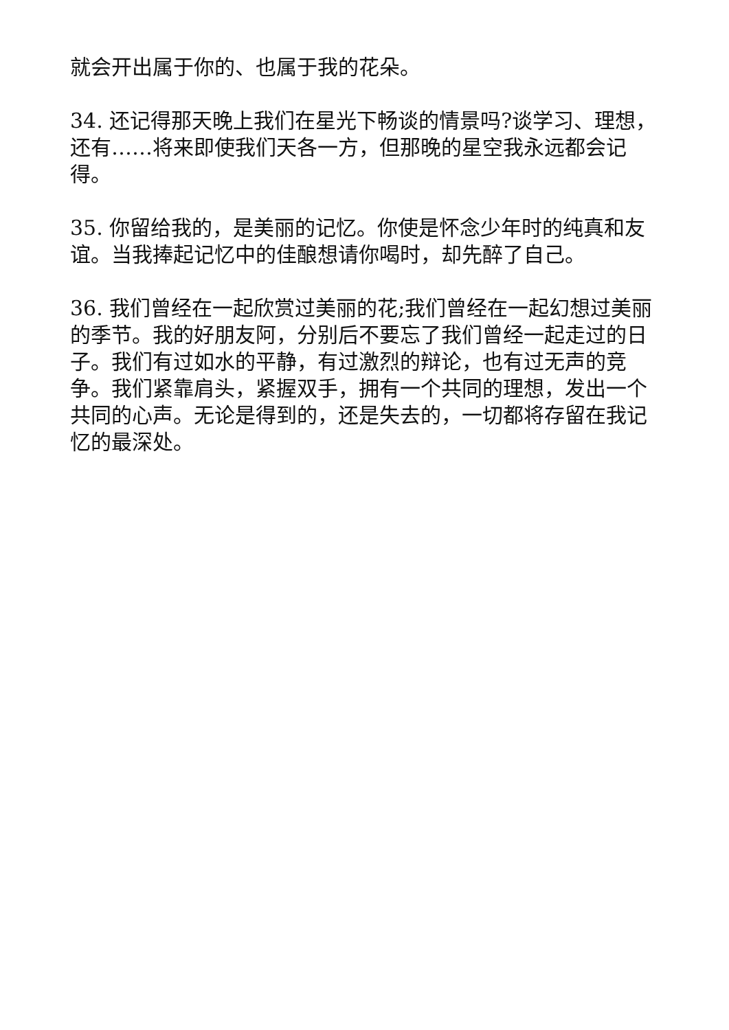就会开出属于你的、也属于我的花朵。
34. 还记得那天晚上我们在星光下畅谈的情景吗?谈学习、理想，还有……将来即使我们天各一方，但那晚的星空我永远都会记得。
35. 你留给我的，是美丽的记忆。你使是怀念少年时的纯真和友谊。当我捧起记忆中的佳酿想请你喝时，却先醉了自己。
36. 我们曾经在一起欣赏过美丽的花;我们曾经在一起幻想过美丽的季节。我的好朋友阿，分别后不要忘了我们曾经一起走过的日子。我们有过如水的平静，有过激烈的辩论，也有过无声的竞争。我们紧靠肩头，紧握双手，拥有一个共同的理想，发出一个共同的心声。无论是得到的，还是失去的，一切都将存留在我记忆的最深处。